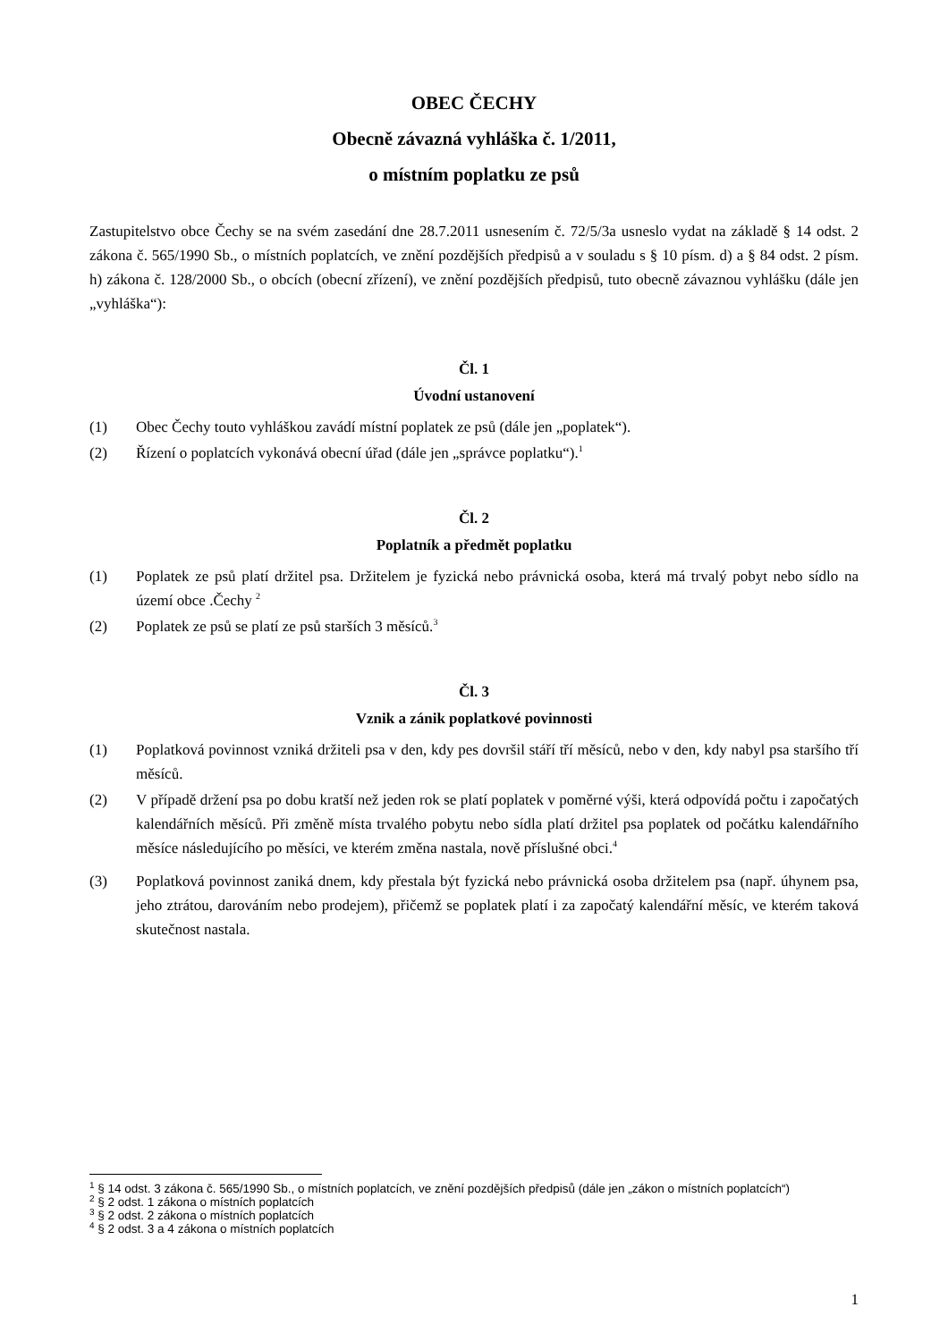OBEC ČECHY
Obecně závazná vyhláška č. 1/2011,
o místním poplatku ze psů
Zastupitelstvo obce Čechy se na svém zasedání dne 28.7.2011 usnesením č. 72/5/3a usneslo vydat na základě § 14 odst. 2 zákona č. 565/1990 Sb., o místních poplatcích, ve znění pozdějších předpisů a v souladu s § 10 písm. d) a § 84 odst. 2 písm. h) zákona č. 128/2000 Sb., o obcích (obecní zřízení), ve znění pozdějších předpisů, tuto obecně závaznou vyhlášku (dále jen „vyhláška“):
Čl. 1
Úvodní ustanovení
(1) Obec Čechy touto vyhláškou zavádí místní poplatek ze psů (dále jen „poplatek“).
(2) Řízení o poplatcích vykonává obecní úřad (dále jen „správce poplatku“).<sup>1</sup>
Čl. 2
Poplatník a předmět poplatku
(1) Poplatek ze psů platí držitel psa. Držitelem je fyzická nebo právnická osoba, která má trvalý pobyt nebo sídlo na území obce .Čechy <sup>2</sup>
(2) Poplatek ze psů se platí ze psů starších 3 měsíců.<sup>3</sup>
Čl. 3
Vznik a zánik poplatkové povinnosti
(1) Poplatková povinnost vzniká držiteli psa v den, kdy pes dovršil stáří tří měsíců, nebo v den, kdy nabyl psa staršího tří měsíců.
(2) V případě držení psa po dobu kratší než jeden rok se platí poplatek v poměrné výši, která odpovídá počtu i započatých kalendářních měsíců. Při změně místa trvalého pobytu nebo sídla platí držitel psa poplatek od počátku kalendářního měsíce následujícího po měsíci, ve kterém změna nastala, nově příslušné obci.<sup>4</sup>
(3) Poplatková povinnost zaniká dnem, kdy přestala být fyzická nebo právnická osoba držitelem psa (např. úhynem psa, jeho ztrátou, darováním nebo prodejem), přičemž se poplatek platí i za započatý kalendářní měsíc, ve kterém taková skutečnost nastala.
<sup>1</sup> § 14 odst. 3 zákona č. 565/1990 Sb., o místních poplatcích, ve znění pozdějších předpisů (dále jen „zákon o místních poplatcích“)
<sup>2</sup> § 2 odst. 1 zákona o místních poplatcích
<sup>3</sup> § 2 odst. 2 zákona o místních poplatcích
<sup>4</sup> § 2 odst. 3 a 4 zákona o místních poplatcích
1